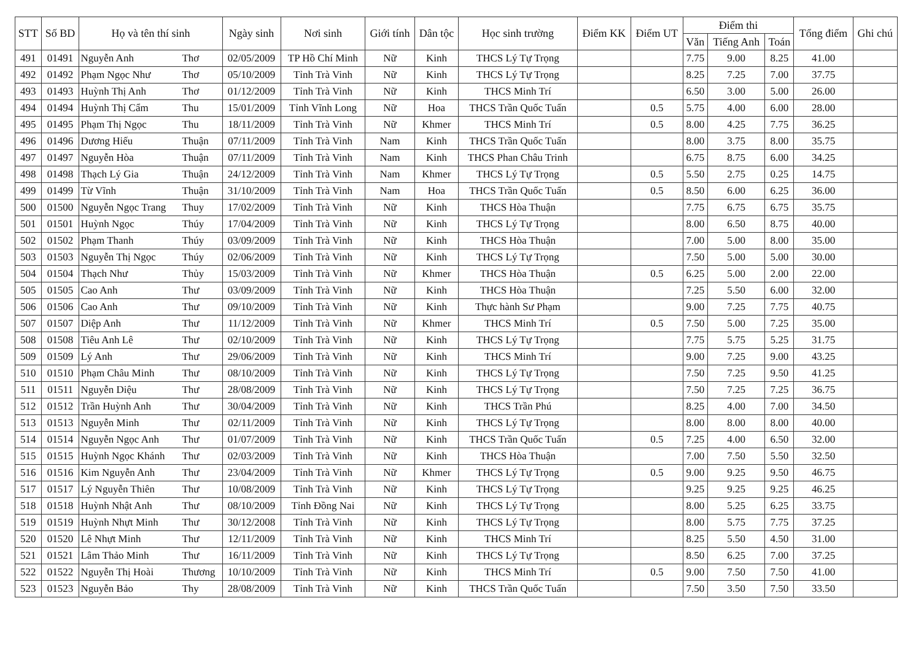| STT | Số BD | Họ và tên thí sinh | | Ngày sinh | Nơi sinh | Giới tính | Dân tộc | Học sinh trường | Điểm KK | Điểm UT | Điểm thi | | | Tổng điểm | Ghi chú |
| --- | --- | --- | --- | --- | --- | --- | --- | --- | --- | --- | --- | --- | --- | --- | --- |
| | | | | | | | | | | | Văn | Tiếng Anh | Toán | | |
| 491 | 01491 | Nguyễn Anh | Thơ | 02/05/2009 | TP Hồ Chí Minh | Nữ | Kinh | THCS Lý Tự Trọng | | | 7.75 | 9.00 | 8.25 | 41.00 | |
| 492 | 01492 | Phạm Ngọc Như | Thơ | 05/10/2009 | Tỉnh Trà Vinh | Nữ | Kinh | THCS Lý Tự Trọng | | | 8.25 | 7.25 | 7.00 | 37.75 | |
| 493 | 01493 | Huỳnh Thị Anh | Thơ | 01/12/2009 | Tỉnh Trà Vinh | Nữ | Kinh | THCS Minh Trí | | | 6.50 | 3.00 | 5.00 | 26.00 | |
| 494 | 01494 | Huỳnh Thị Cẩm | Thu | 15/01/2009 | Tỉnh Vĩnh Long | Nữ | Hoa | THCS Trần Quốc Tuấn | | 0.5 | 5.75 | 4.00 | 6.00 | 28.00 | |
| 495 | 01495 | Phạm Thị Ngọc | Thu | 18/11/2009 | Tỉnh Trà Vinh | Nữ | Khmer | THCS Minh Trí | | 0.5 | 8.00 | 4.25 | 7.75 | 36.25 | |
| 496 | 01496 | Dương Hiếu | Thuận | 07/11/2009 | Tỉnh Trà Vinh | Nam | Kinh | THCS Trần Quốc Tuấn | | | 8.00 | 3.75 | 8.00 | 35.75 | |
| 497 | 01497 | Nguyễn Hòa | Thuận | 07/11/2009 | Tỉnh Trà Vinh | Nam | Kinh | THCS Phan Châu Trinh | | | 6.75 | 8.75 | 6.00 | 34.25 | |
| 498 | 01498 | Thạch Lý Gia | Thuận | 24/12/2009 | Tỉnh Trà Vinh | Nam | Khmer | THCS Lý Tự Trọng | | 0.5 | 5.50 | 2.75 | 0.25 | 14.75 | |
| 499 | 01499 | Từ Vĩnh | Thuận | 31/10/2009 | Tỉnh Trà Vinh | Nam | Hoa | THCS Trần Quốc Tuấn | | 0.5 | 8.50 | 6.00 | 6.25 | 36.00 | |
| 500 | 01500 | Nguyễn Ngọc Trang | Thuy | 17/02/2009 | Tỉnh Trà Vinh | Nữ | Kinh | THCS Hòa Thuận | | | 7.75 | 6.75 | 6.75 | 35.75 | |
| 501 | 01501 | Huỳnh Ngọc | Thúy | 17/04/2009 | Tỉnh Trà Vinh | Nữ | Kinh | THCS Lý Tự Trọng | | | 8.00 | 6.50 | 8.75 | 40.00 | |
| 502 | 01502 | Phạm Thanh | Thúy | 03/09/2009 | Tỉnh Trà Vinh | Nữ | Kinh | THCS Hòa Thuận | | | 7.00 | 5.00 | 8.00 | 35.00 | |
| 503 | 01503 | Nguyễn Thị Ngọc | Thúy | 02/06/2009 | Tỉnh Trà Vinh | Nữ | Kinh | THCS Lý Tự Trọng | | | 7.50 | 5.00 | 5.00 | 30.00 | |
| 504 | 01504 | Thạch Như | Thủy | 15/03/2009 | Tỉnh Trà Vinh | Nữ | Khmer | THCS Hòa Thuận | | 0.5 | 6.25 | 5.00 | 2.00 | 22.00 | |
| 505 | 01505 | Cao Anh | Thư | 03/09/2009 | Tỉnh Trà Vinh | Nữ | Kinh | THCS Hòa Thuận | | | 7.25 | 5.50 | 6.00 | 32.00 | |
| 506 | 01506 | Cao Anh | Thư | 09/10/2009 | Tỉnh Trà Vinh | Nữ | Kinh | Thực hành Sư Phạm | | | 9.00 | 7.25 | 7.75 | 40.75 | |
| 507 | 01507 | Diệp Anh | Thư | 11/12/2009 | Tỉnh Trà Vinh | Nữ | Khmer | THCS Minh Trí | | 0.5 | 7.50 | 5.00 | 7.25 | 35.00 | |
| 508 | 01508 | Tiêu Anh Lê | Thư | 02/10/2009 | Tỉnh Trà Vinh | Nữ | Kinh | THCS Lý Tự Trọng | | | 7.75 | 5.75 | 5.25 | 31.75 | |
| 509 | 01509 | Lý Anh | Thư | 29/06/2009 | Tỉnh Trà Vinh | Nữ | Kinh | THCS Minh Trí | | | 9.00 | 7.25 | 9.00 | 43.25 | |
| 510 | 01510 | Phạm Châu Minh | Thư | 08/10/2009 | Tỉnh Trà Vinh | Nữ | Kinh | THCS Lý Tự Trọng | | | 7.50 | 7.25 | 9.50 | 41.25 | |
| 511 | 01511 | Nguyễn Diệu | Thư | 28/08/2009 | Tỉnh Trà Vinh | Nữ | Kinh | THCS Lý Tự Trọng | | | 7.50 | 7.25 | 7.25 | 36.75 | |
| 512 | 01512 | Trần Huỳnh Anh | Thư | 30/04/2009 | Tỉnh Trà Vinh | Nữ | Kinh | THCS Trần Phú | | | 8.25 | 4.00 | 7.00 | 34.50 | |
| 513 | 01513 | Nguyễn Minh | Thư | 02/11/2009 | Tỉnh Trà Vinh | Nữ | Kinh | THCS Lý Tự Trọng | | | 8.00 | 8.00 | 8.00 | 40.00 | |
| 514 | 01514 | Nguyễn Ngọc Anh | Thư | 01/07/2009 | Tỉnh Trà Vinh | Nữ | Kinh | THCS Trần Quốc Tuấn | | 0.5 | 7.25 | 4.00 | 6.50 | 32.00 | |
| 515 | 01515 | Huỳnh Ngọc Khánh | Thư | 02/03/2009 | Tỉnh Trà Vinh | Nữ | Kinh | THCS Hòa Thuận | | | 7.00 | 7.50 | 5.50 | 32.50 | |
| 516 | 01516 | Kim Nguyễn Anh | Thư | 23/04/2009 | Tỉnh Trà Vinh | Nữ | Khmer | THCS Lý Tự Trọng | | 0.5 | 9.00 | 9.25 | 9.50 | 46.75 | |
| 517 | 01517 | Lý Nguyễn Thiên | Thư | 10/08/2009 | Tỉnh Trà Vinh | Nữ | Kinh | THCS Lý Tự Trọng | | | 9.25 | 9.25 | 9.25 | 46.25 | |
| 518 | 01518 | Huỳnh Nhật Anh | Thư | 08/10/2009 | Tỉnh Đồng Nai | Nữ | Kinh | THCS Lý Tự Trọng | | | 8.00 | 5.25 | 6.25 | 33.75 | |
| 519 | 01519 | Huỳnh Nhựt Minh | Thư | 30/12/2008 | Tỉnh Trà Vinh | Nữ | Kinh | THCS Lý Tự Trọng | | | 8.00 | 5.75 | 7.75 | 37.25 | |
| 520 | 01520 | Lê Nhựt Minh | Thư | 12/11/2009 | Tỉnh Trà Vinh | Nữ | Kinh | THCS Minh Trí | | | 8.25 | 5.50 | 4.50 | 31.00 | |
| 521 | 01521 | Lâm Thảo Minh | Thư | 16/11/2009 | Tỉnh Trà Vinh | Nữ | Kinh | THCS Lý Tự Trọng | | | 8.50 | 6.25 | 7.00 | 37.25 | |
| 522 | 01522 | Nguyễn Thị Hoài | Thương | 10/10/2009 | Tỉnh Trà Vinh | Nữ | Kinh | THCS Minh Trí | | 0.5 | 9.00 | 7.50 | 7.50 | 41.00 | |
| 523 | 01523 | Nguyễn Bảo | Thy | 28/08/2009 | Tỉnh Trà Vinh | Nữ | Kinh | THCS Trần Quốc Tuấn | | | 7.50 | 3.50 | 7.50 | 33.50 | |